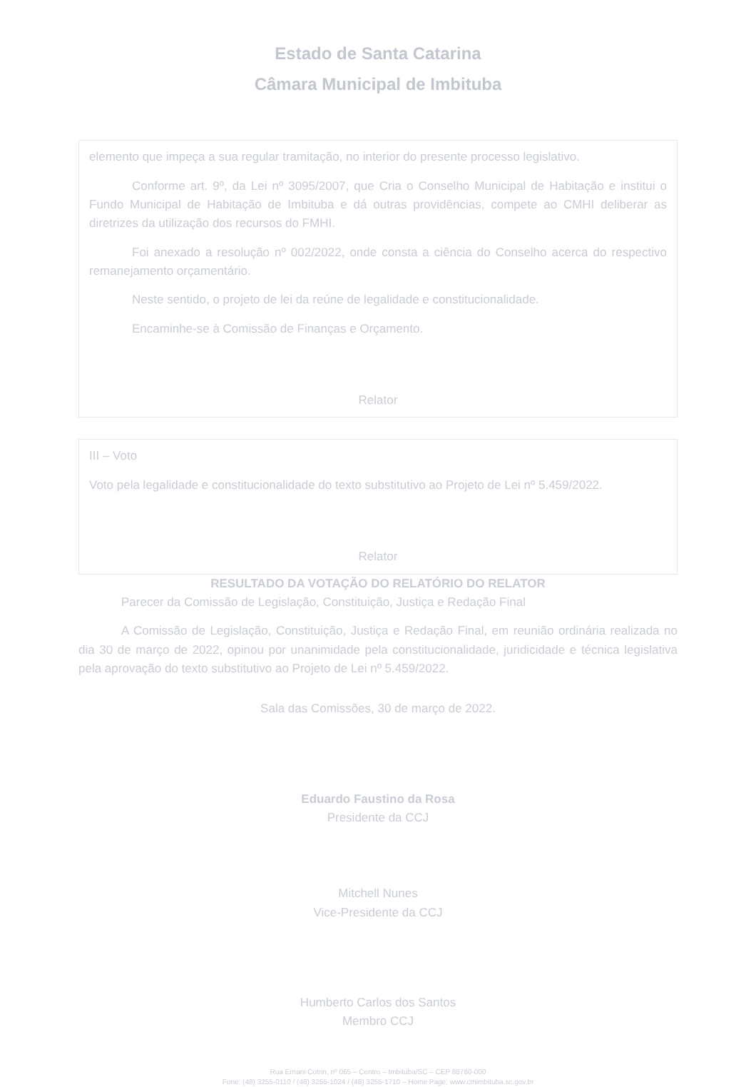Estado de Santa Catarina
Câmara Municipal de Imbituba
elemento que impeça a sua regular tramitação, no interior do presente processo legislativo.
Conforme art. 9º, da Lei nº 3095/2007, que Cria o Conselho Municipal de Habitação e institui o Fundo Municipal de Habitação de Imbituba e dá outras providências, compete ao CMHI deliberar as diretrizes da utilização dos recursos do FMHI.
Foi anexado a resolução nº 002/2022, onde consta a ciência do Conselho acerca do respectivo remanejamento orçamentário.
Neste sentido, o projeto de lei da reúne de legalidade e constitucionalidade.
Encaminhe-se à Comissão de Finanças e Orçamento.
Relator
III – Voto
Voto pela legalidade e constitucionalidade do texto substitutivo ao Projeto de Lei nº 5.459/2022.
Relator
RESULTADO DA VOTAÇÃO DO RELATÓRIO DO RELATOR
Parecer da Comissão de Legislação, Constituição, Justiça e Redação Final
A Comissão de Legislação, Constituição, Justiça e Redação Final, em reunião ordinária realizada no dia 30 de março de 2022, opinou por unanimidade pela constitucionalidade, juridicidade e técnica legislativa pela aprovação do texto substitutivo ao Projeto de Lei nº 5.459/2022.
Sala das Comissões, 30 de março de 2022.
Eduardo Faustino da Rosa
Presidente da CCJ
Mitchell Nunes
Vice-Presidente da CCJ
Humberto Carlos dos Santos
Membro CCJ
Rua Ernani Cotrin, nº 065 – Centro – Imbituba/SC – CEP 88780-000
Fone: (48) 3255-0110 / (48) 3255-1024 / (48) 3255-1710 – Home Page: www.cmimbituba.sc.gov.br